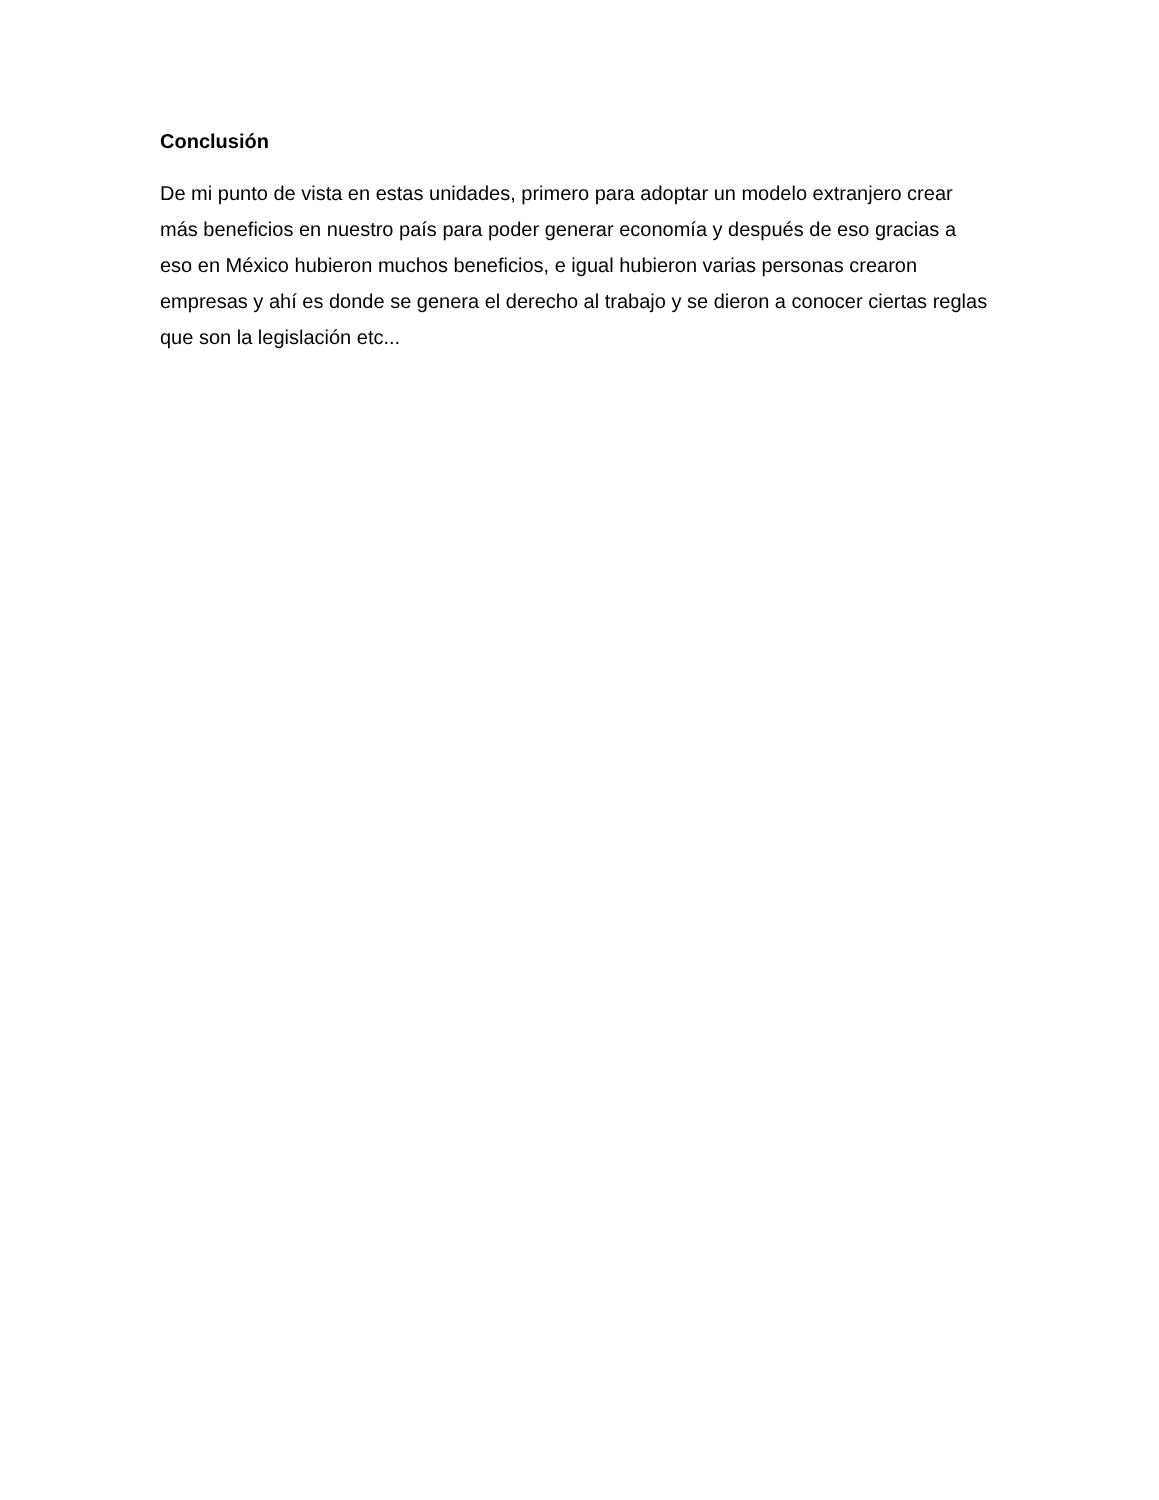Conclusión
De mi punto de vista en estas unidades, primero para adoptar un modelo extranjero crear
más beneficios en nuestro país para poder generar economía y después de eso gracias a
eso en México hubieron muchos beneficios, e igual hubieron varias personas crearon
empresas y ahí es donde se genera el derecho al trabajo y se dieron a conocer ciertas reglas
que son la legislación etc...